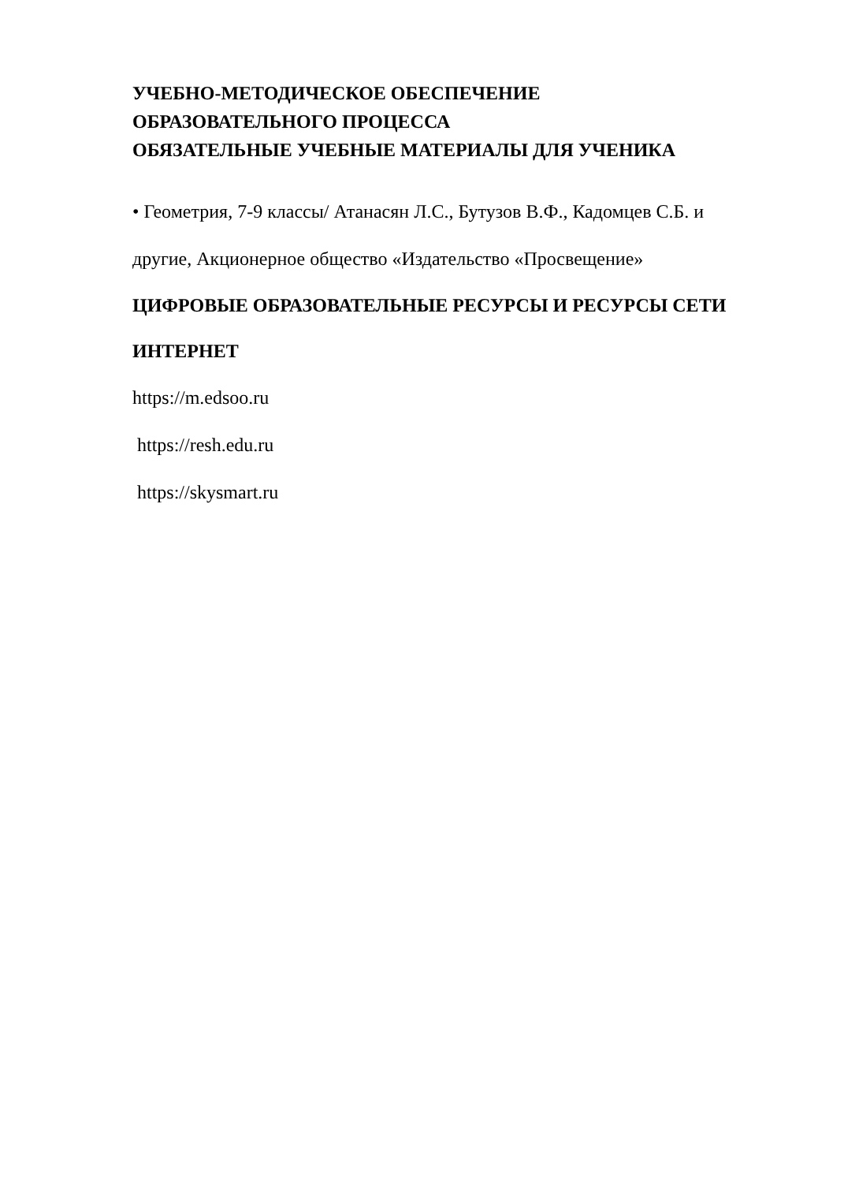УЧЕБНО-МЕТОДИЧЕСКОЕ ОБЕСПЕЧЕНИЕ
ОБРАЗОВАТЕЛЬНОГО ПРОЦЕССА
ОБЯЗАТЕЛЬНЫЕ УЧЕБНЫЕ МАТЕРИАЛЫ ДЛЯ УЧЕНИКА
• Геометрия, 7-9 классы/ Атанасян Л.С., Бутузов В.Ф., Кадомцев С.Б. и
другие, Акционерное общество «Издательство «Просвещение»
ЦИФРОВЫЕ ОБРАЗОВАТЕЛЬНЫЕ РЕСУРСЫ И РЕСУРСЫ СЕТИ
ИНТЕРНЕТ
https://m.edsoo.ru
https://resh.edu.ru
https://skysmart.ru